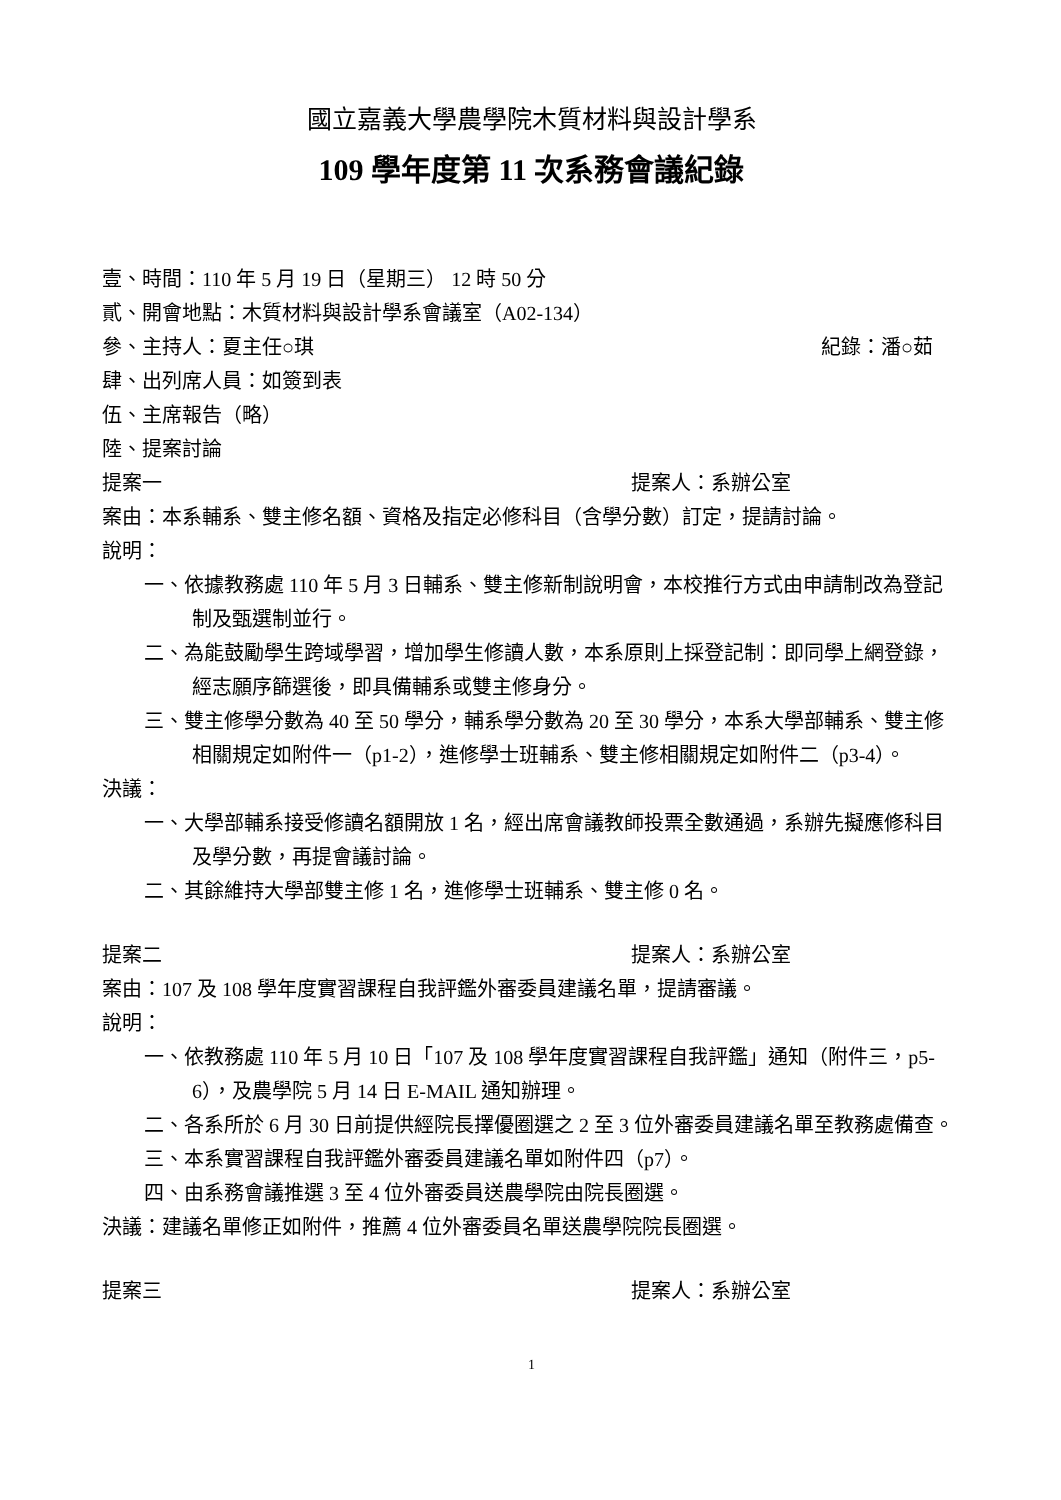國立嘉義大學農學院木質材料與設計學系
109 學年度第 11 次系務會議紀錄
壹、時間：110 年 5 月 19 日（星期三） 12 時 50 分
貳、開會地點：木質材料與設計學系會議室（A02-134）
參、主持人：夏主任○琪 紀錄：潘○茹
肆、出列席人員：如簽到表
伍、主席報告（略）
陸、提案討論
提案一 提案人：系辦公室
案由：本系輔系、雙主修名額、資格及指定必修科目（含學分數）訂定，提請討論。
說明：
一、依據教務處 110 年 5 月 3 日輔系、雙主修新制說明會，本校推行方式由申請制改為登記制及甄選制並行。
二、為能鼓勵學生跨域學習，增加學生修讀人數，本系原則上採登記制：即同學上網登錄，經志願序篩選後，即具備輔系或雙主修身分。
三、雙主修學分數為 40 至 50 學分，輔系學分數為 20 至 30 學分，本系大學部輔系、雙主修相關規定如附件一（p1-2），進修學士班輔系、雙主修相關規定如附件二（p3-4）。
決議：
一、大學部輔系接受修讀名額開放 1 名，經出席會議教師投票全數通過，系辦先擬應修科目及學分數，再提會議討論。
二、其餘維持大學部雙主修 1 名，進修學士班輔系、雙主修 0 名。
提案二 提案人：系辦公室
案由：107 及 108 學年度實習課程自我評鑑外審委員建議名單，提請審議。
說明：
一、依教務處 110 年 5 月 10 日「107 及 108 學年度實習課程自我評鑑」通知（附件三，p5-6），及農學院 5 月 14 日 E-MAIL 通知辦理。
二、各系所於 6 月 30 日前提供經院長擇優圈選之 2 至 3 位外審委員建議名單至教務處備查。
三、本系實習課程自我評鑑外審委員建議名單如附件四（p7）。
四、由系務會議推選 3 至 4 位外審委員送農學院由院長圈選。
決議：建議名單修正如附件，推薦 4 位外審委員名單送農學院院長圈選。
提案三 提案人：系辦公室
1